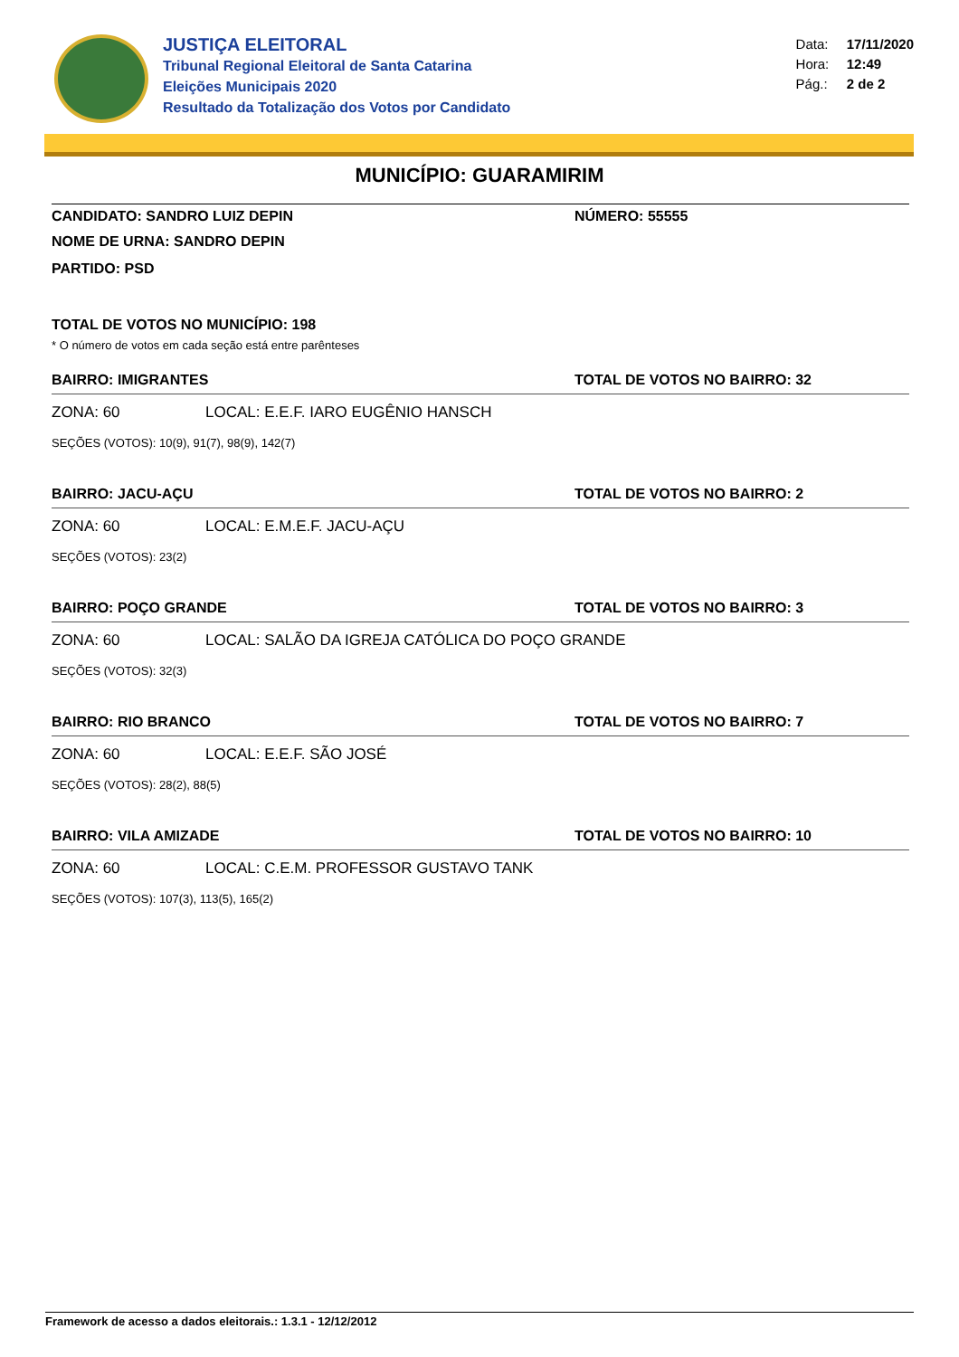JUSTIÇA ELEITORAL
Tribunal Regional Eleitoral de Santa Catarina
Eleições Municipais 2020
Resultado da Totalização dos Votos por Candidato
Data: 17/11/2020
Hora: 12:49
Pág.: 2 de 2
MUNICÍPIO: GUARAMIRIM
CANDIDATO: SANDRO LUIZ DEPIN NÚMERO: 55555
NOME DE URNA: SANDRO DEPIN
PARTIDO: PSD
TOTAL DE VOTOS NO MUNICÍPIO: 198
* O número de votos em cada seção está entre parênteses
BAIRRO: IMIGRANTES TOTAL DE VOTOS NO BAIRRO: 32
ZONA: 60 LOCAL: E.E.F. IARO EUGÊNIO HANSCH
SEÇÕES (VOTOS): 10(9), 91(7), 98(9), 142(7)
BAIRRO: JACU-AÇU TOTAL DE VOTOS NO BAIRRO: 2
ZONA: 60 LOCAL: E.M.E.F. JACU-AÇU
SEÇÕES (VOTOS): 23(2)
BAIRRO: POÇO GRANDE TOTAL DE VOTOS NO BAIRRO: 3
ZONA: 60 LOCAL: SALÃO DA IGREJA CATÓLICA DO POÇO GRANDE
SEÇÕES (VOTOS): 32(3)
BAIRRO: RIO BRANCO TOTAL DE VOTOS NO BAIRRO: 7
ZONA: 60 LOCAL: E.E.F. SÃO JOSÉ
SEÇÕES (VOTOS): 28(2), 88(5)
BAIRRO: VILA AMIZADE TOTAL DE VOTOS NO BAIRRO: 10
ZONA: 60 LOCAL: C.E.M. PROFESSOR GUSTAVO TANK
SEÇÕES (VOTOS): 107(3), 113(5), 165(2)
Framework de acesso a dados eleitorais.: 1.3.1 - 12/12/2012